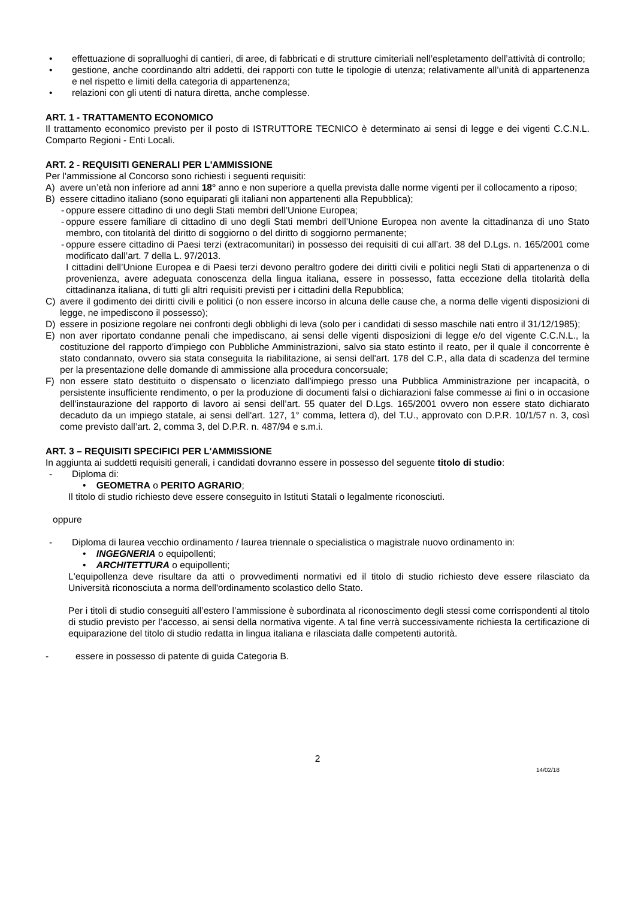• effettuazione di sopralluoghi di cantieri, di aree, di fabbricati e di strutture cimiteriali nell’espletamento dell’attività di controllo;
• gestione, anche coordinando altri addetti, dei rapporti con tutte le tipologie di utenza; relativamente all’unità di appartenenza e nel rispetto e limiti della categoria di appartenenza;
• relazioni con gli utenti di natura diretta, anche complesse.
ART. 1 - TRATTAMENTO ECONOMICO
Il trattamento economico previsto per il posto di ISTRUTTORE TECNICO è determinato ai sensi di legge e dei vigenti C.C.N.L. Comparto Regioni - Enti Locali.
ART. 2 - REQUISITI GENERALI PER L'AMMISSIONE
Per l'ammissione al Concorso sono richiesti i seguenti requisiti:
A) avere un’età non inferiore ad anni 18° anno e non superiore a quella prevista dalle norme vigenti per il collocamento a riposo;
B) essere cittadino italiano (sono equiparati gli italiani non appartenenti alla Repubblica);
- oppure essere cittadino di uno degli Stati membri dell’Unione Europea;
- oppure essere familiare di cittadino di uno degli Stati membri dell’Unione Europea non avente la cittadinanza di uno Stato membro, con titolarità del diritto di soggiorno o del diritto di soggiorno permanente;
- oppure essere cittadino di Paesi terzi (extracomunitari) in possesso dei requisiti di cui all’art. 38 del D.Lgs. n. 165/2001 come modificato dall’art. 7 della L. 97/2013.
I cittadini dell’Unione Europea e di Paesi terzi devono peraltro godere dei diritti civili e politici negli Stati di appartenenza o di provenienza, avere adeguata conoscenza della lingua italiana, essere in possesso, fatta eccezione della titolarità della cittadinanza italiana, di tutti gli altri requisiti previsti per i cittadini della Repubblica;
C) avere il godimento dei diritti civili e politici (o non essere incorso in alcuna delle cause che, a norma delle vigenti disposizioni di legge, ne impediscono il possesso);
D) essere in posizione regolare nei confronti degli obblighi di leva (solo per i candidati di sesso maschile nati entro il 31/12/1985);
E) non aver riportato condanne penali che impediscano, ai sensi delle vigenti disposizioni di legge e/o del vigente C.C.N.L., la costituzione del rapporto d’impiego con Pubbliche Amministrazioni, salvo sia stato estinto il reato, per il quale il concorrente è stato condannato, ovvero sia stata conseguita la riabilitazione, ai sensi dell'art. 178 del C.P., alla data di scadenza del termine per la presentazione delle domande di ammissione alla procedura concorsuale;
F) non essere stato destituito o dispensato o licenziato dall'impiego presso una Pubblica Amministrazione per incapacità, o persistente insufficiente rendimento, o per la produzione di documenti falsi o dichiarazioni false commesse ai fini o in occasione dell’instaurazione del rapporto di lavoro ai sensi dell’art. 55 quater del D.Lgs. 165/2001 ovvero non essere stato dichiarato decaduto da un impiego statale, ai sensi dell'art. 127, 1° comma, lettera d), del T.U., approvato con D.P.R. 10/1/57 n. 3, così come previsto dall’art. 2, comma 3, del D.P.R. n. 487/94 e s.m.i.
ART. 3 – REQUISITI SPECIFICI PER L'AMMISSIONE
In aggiunta ai suddetti requisiti generali, i candidati dovranno essere in possesso del seguente titolo di studio:
- Diploma di:
• GEOMETRA o PERITO AGRARIO;
Il titolo di studio richiesto deve essere conseguito in Istituti Statali o legalmente riconosciuti.
oppure
- Diploma di laurea vecchio ordinamento / laurea triennale o specialistica o magistrale nuovo ordinamento in:
• INGEGNERIA o equipollenti;
• ARCHITETTURA o equipollenti;
L'equipollenza deve risultare da atti o provvedimenti normativi ed il titolo di studio richiesto deve essere rilasciato da Università riconosciuta a norma dell'ordinamento scolastico dello Stato.
Per i titoli di studio conseguiti all’estero l’ammissione è subordinata al riconoscimento degli stessi come corrispondenti al titolo di studio previsto per l’accesso, ai sensi della normativa vigente. A tal fine verrà successivamente richiesta la certificazione di equiparazione del titolo di studio redatta in lingua italiana e rilasciata dalle competenti autorità.
- essere in possesso di patente di guida Categoria B.
2
14/02/18